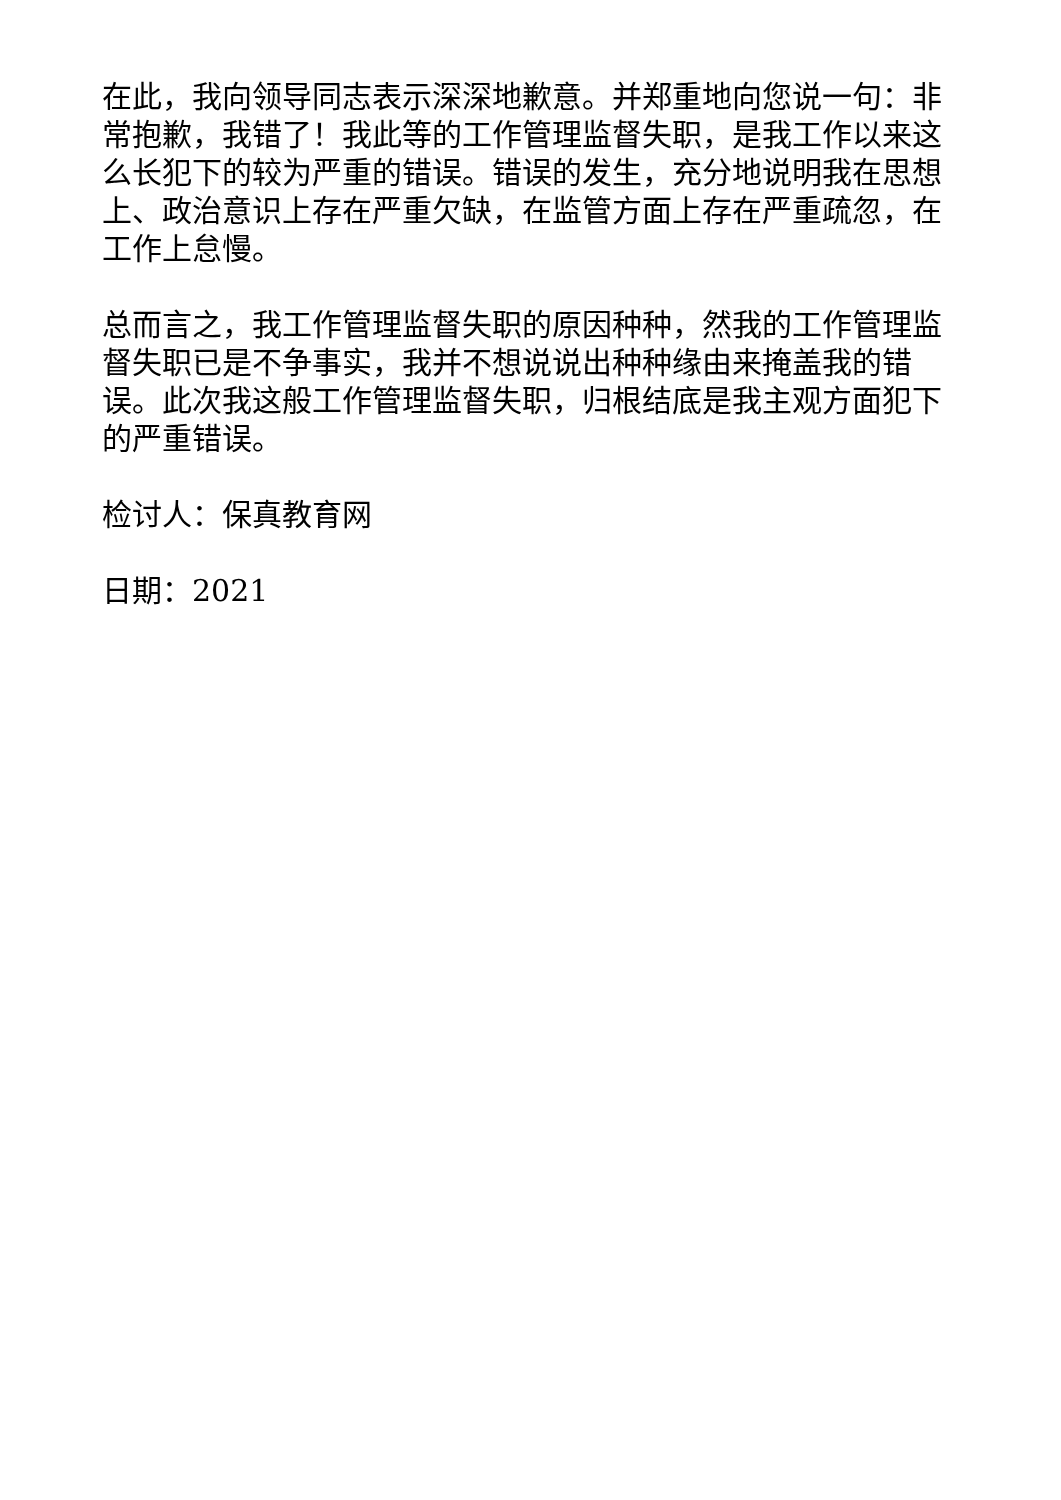在此，我向领导同志表示深深地歉意。并郑重地向您说一句：非常抱歉，我错了！我此等的工作管理监督失职，是我工作以来这么长犯下的较为严重的错误。错误的发生，充分地说明我在思想上、政治意识上存在严重欠缺，在监管方面上存在严重疏忽，在工作上怠慢。
总而言之，我工作管理监督失职的原因种种，然我的工作管理监督失职已是不争事实，我并不想说说出种种缘由来掩盖我的错误。此次我这般工作管理监督失职，归根结底是我主观方面犯下的严重错误。
检讨人：保真教育网
日期：2021